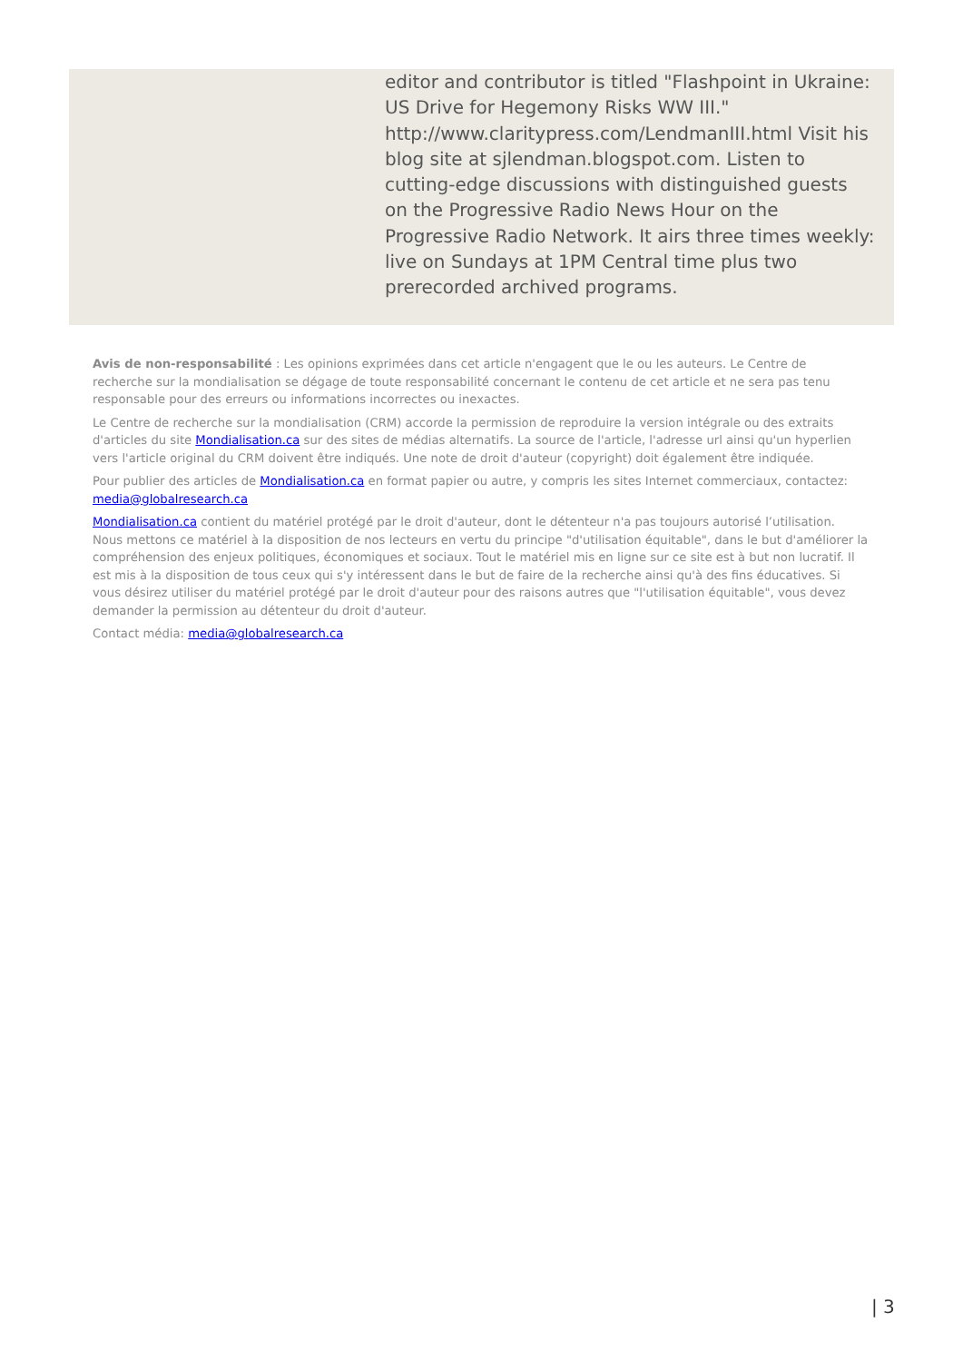editor and contributor is titled "Flashpoint in Ukraine: US Drive for Hegemony Risks WW III." http://www.claritypress.com/LendmanIII.html Visit his blog site at sjlendman.blogspot.com. Listen to cutting-edge discussions with distinguished guests on the Progressive Radio News Hour on the Progressive Radio Network. It airs three times weekly: live on Sundays at 1PM Central time plus two prerecorded archived programs.
Avis de non-responsabilité : Les opinions exprimées dans cet article n'engagent que le ou les auteurs. Le Centre de recherche sur la mondialisation se dégage de toute responsabilité concernant le contenu de cet article et ne sera pas tenu responsable pour des erreurs ou informations incorrectes ou inexactes.
Le Centre de recherche sur la mondialisation (CRM) accorde la permission de reproduire la version intégrale ou des extraits d'articles du site Mondialisation.ca sur des sites de médias alternatifs. La source de l'article, l'adresse url ainsi qu'un hyperlien vers l'article original du CRM doivent être indiqués. Une note de droit d'auteur (copyright) doit également être indiquée.
Pour publier des articles de Mondialisation.ca en format papier ou autre, y compris les sites Internet commerciaux, contactez: media@globalresearch.ca
Mondialisation.ca contient du matériel protégé par le droit d'auteur, dont le détenteur n'a pas toujours autorisé l’utilisation. Nous mettons ce matériel à la disposition de nos lecteurs en vertu du principe "d'utilisation équitable", dans le but d'améliorer la compréhension des enjeux politiques, économiques et sociaux. Tout le matériel mis en ligne sur ce site est à but non lucratif. Il est mis à la disposition de tous ceux qui s'y intéressent dans le but de faire de la recherche ainsi qu'à des fins éducatives. Si vous désirez utiliser du matériel protégé par le droit d'auteur pour des raisons autres que "l'utilisation équitable", vous devez demander la permission au détenteur du droit d'auteur.
Contact média: media@globalresearch.ca
| 3